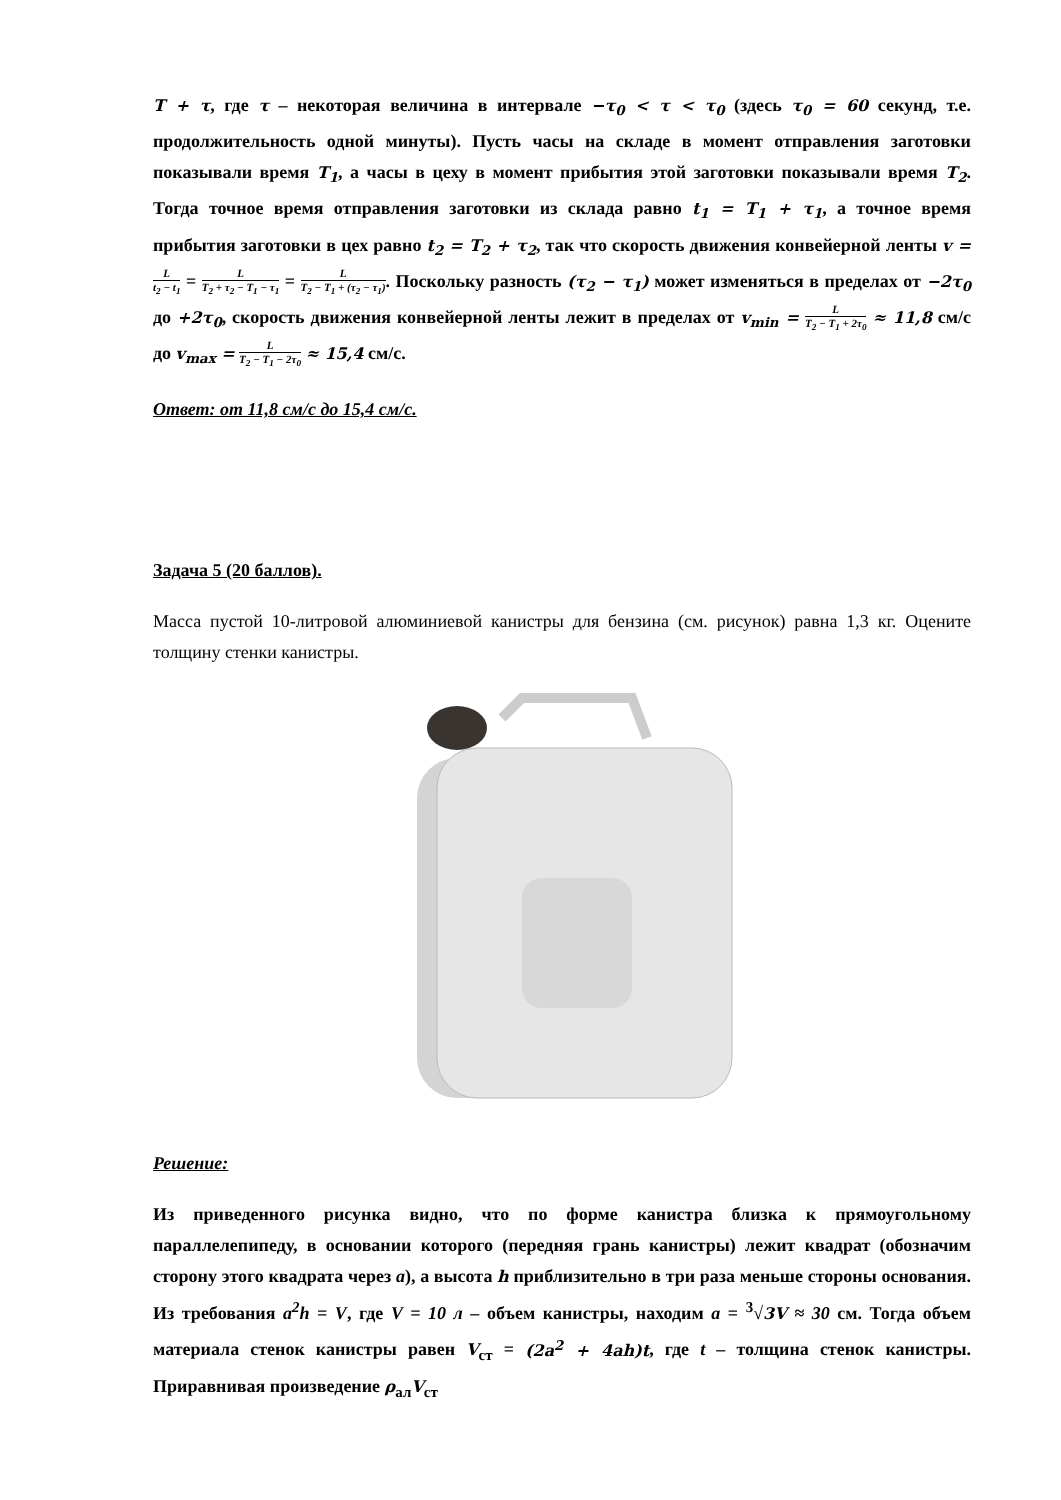T + τ, где τ – некоторая величина в интервале −τ<sub>0</sub> < τ < τ<sub>0</sub> (здесь τ<sub>0</sub> = 60 секунд, т.е. продолжительность одной минуты). Пусть часы на складе в момент отправления заготовки показывали время T<sub>1</sub>, а часы в цеху в момент прибытия этой заготовки показывали время T<sub>2</sub>. Тогда точное время отправления заготовки из склада равно t<sub>1</sub> = T<sub>1</sub> + τ<sub>1</sub>, а точное время прибытия заготовки в цех равно t<sub>2</sub> = T<sub>2</sub> + τ<sub>2</sub>, так что скорость движения конвейерной ленты v = L t<sub>2</sub> − t<sub>1</sub> = L T<sub>2</sub> + τ<sub>2</sub> − T<sub>1</sub> − τ<sub>1</sub> = L T<sub>2</sub> − T<sub>1</sub> + (τ<sub>2</sub> − τ<sub>1</sub>). Поскольку разность (τ<sub>2</sub> − τ<sub>1</sub>) может изменяться в пределах от −2τ<sub>0</sub> до +2τ<sub>0</sub>, скорость движения конвейерной ленты лежит в пределах от v<sub>min</sub> = L T<sub>2</sub> − T<sub>1</sub> + 2τ<sub>0</sub> ≈ 11,8 см/с до v<sub>max</sub> = L T<sub>2</sub> − T<sub>1</sub> − 2τ<sub>0</sub> ≈ 15,4 см/с.
Ответ: от 11,8 см/с до 15,4 см/с.
Задача 5 (20 баллов).
Масса пустой 10-литровой алюминиевой канистры для бензина (см. рисунок) равна 1,3 кг. Оцените толщину стенки канистры.
Решение:
Из приведенного рисунка видно, что по форме канистра близка к прямоугольному параллелепипеду, в основании которого (передняя грань канистры) лежит квадрат (обозначим сторону этого квадрата через a), а высота h приблизительно в три раза меньше стороны основания. Из требования a<sup>2</sup>h = V, где V = 10 л – объем канистры, находим a = <sup>3</sup>√3V ≈ 30 см. Тогда объем материала стенок канистры равен V<sub>ст</sub> = (2a<sup>2</sup> + 4ah)t, где t – толщина стенок канистры. Приравнивая произведение ρ<sub>ал</sub>V<sub>ст</sub>